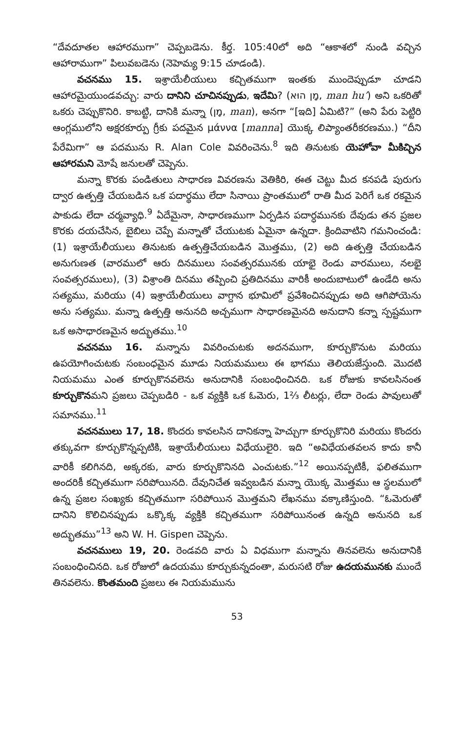“దేవదూతల ఆహారముగా” చెప్పబడెను. కీర్త. 105:40లో అది “ఆకాశలో నుండి వచ్చిన ఆహారాముగా” పిలువబడెను (నెహెమ్య 9:15 చూడండి).
వచనము 15. ఇశ్రాయేలీయులు కచ్చితముగా ఇంతకు ముందెప్పుడూ చూడని ఆహారమైయుండవచ్చు: వారు దానిని చూచినప్పుడు, ఇదేమి? (מָן הוּא, man hu’) అని ఒకరితో ఒకరు చెప్పుకొనిరి. కాబట్టి, దానికి మన్నా (מָן, man), అనగా “[ఇది] ఏమిటి?” (అని పేరు పెట్టిరి ఆంగ్లములోని అక్షరకూర్పు గ్రీకు పదమైన μάννα [manna] యొక్క లిప్యాంతరీకరణము.) “దీని పేరేమిగా” ఆ పదమును R. Alan Cole వివరించెను.<sup>8</sup> ఇది తినుటకు యెహోవా మీకిచ్చిన ఆహారమని మోషే జనులతో చెప్పెను.
మన్నా కొరకు పండితులు సాధారణ వివరణను వెతికిరి, ఈత చెట్టు మీద కనపడి పురుగు ద్వార ఉత్పత్తి చేయబడిన ఒక పదార్థము లేదా సినాయి ప్రాంతములో రాతి మీద పెరిగే ఒక రకమైన పాకుడు లేదా చర్మవ్యాధి.<sup>9</sup> ఏదేమైనా, సాధారణముగా ఏర్పడిన పదార్ధమునకు దేవుడు తన ప్రజల కొరకు దయచేసిన, బైబిలు చెప్పే మన్నాతో చేయుటకు ఏమైనా ఉన్నదా. క్రిందివాటిని గమనించండి: (1) ఇశ్రాయేలీయులు తినుటకు ఉత్పత్తిచేయబడిన మొత్తము, (2) అది ఉత్పత్తి చేయబడిన అనుగుణత (వారములో ఆరు దినములు సంవత్సరమునకు యాభై రెండు వారములు, నలభై సంవత్సరములు), (3) విశ్రాంతి దినము తప్పించి ప్రతిదినము వారికీ అందుబాటులో ఉండేది అను సత్యము, మరియు (4) ఇశ్రాయేలీయులు వాగ్దాన భూమిలో ప్రవేశించినప్పుడు అది ఆగిపోయెను అను సత్యము. మన్నా ఉత్పత్తి అనునది అచ్చముగా సాధారణమైనది అనుదాని కన్నా స్పష్టముగా ఒక అసాధారణమైన అద్భుతము.<sup>10</sup>
వచనము 16. మన్నాను వివరించుటకు అదనముగా, కూర్చుకొనుట మరియు ఉపయోగించుటకు సంబంధమైన మూడు నియమములు ఈ భాగము తెలియజేస్తుంది. మొదటి నియమము ఎంత కూర్చుకొనవలెను అనుదానికి సంబంధించినది. ఒక రోజుకు కావలసినంత కూర్చుకొనమని ప్రజలు చెప్పబడిరి - ఒక వ్యక్తికి ఒక ఓమెరు, 1⅔ లీటర్లు, లేదా రెండు పావులుతో సమానము.<sup>11</sup>
వచనములు 17, 18. కొందరు కావలసిన దానికన్నా హెచ్చుగా కూర్చుకొనిరి మరియు కొందరు తక్కువగా కూర్చుకొన్నప్పటికి, ఇశ్రాయేలీయులు విధేయులైరి. ఇది “అవిధేయతవలన కాదు కానీ వారికీ కలిగినది, అక్కరకు, వారు కూర్చుకొనినది ఎంచుటకు.”<sup>12</sup> అయినప్పటికీ, ఫలితముగా అందరికీ కచ్చితముగా సరిపోయినది. దేవునిచేత ఇవ్వబడిన మన్నా యొక్క మొత్తము ఆ స్థలములో ఉన్న ప్రజల సంఖ్యకు కచ్చితముగా సరిపోయిన మొత్తమని లేఖనము వక్కాణిస్తుంది. “ఓమెరుతో దానిని కొలిచినప్పుడు ఒక్కొక్క వ్యక్తికి కచ్చితముగా సరిపోయినంత ఉన్నది అనునది ఒక అద్భుతము”<sup>13</sup> అని W. H. Gispen చెప్పెను.
వచనములు 19, 20. రెండవది వారు ఏ విధముగా మన్నాను తినవలెను అనుదానికి సంబంధించినది. ఒక రోజులో ఉదయము కూర్చుకున్నదంతా, మరుసటి రోజు ఉదయమునకు ముందే తినవలెను. కొంతమంది ప్రజలు ఈ నియమమును
53